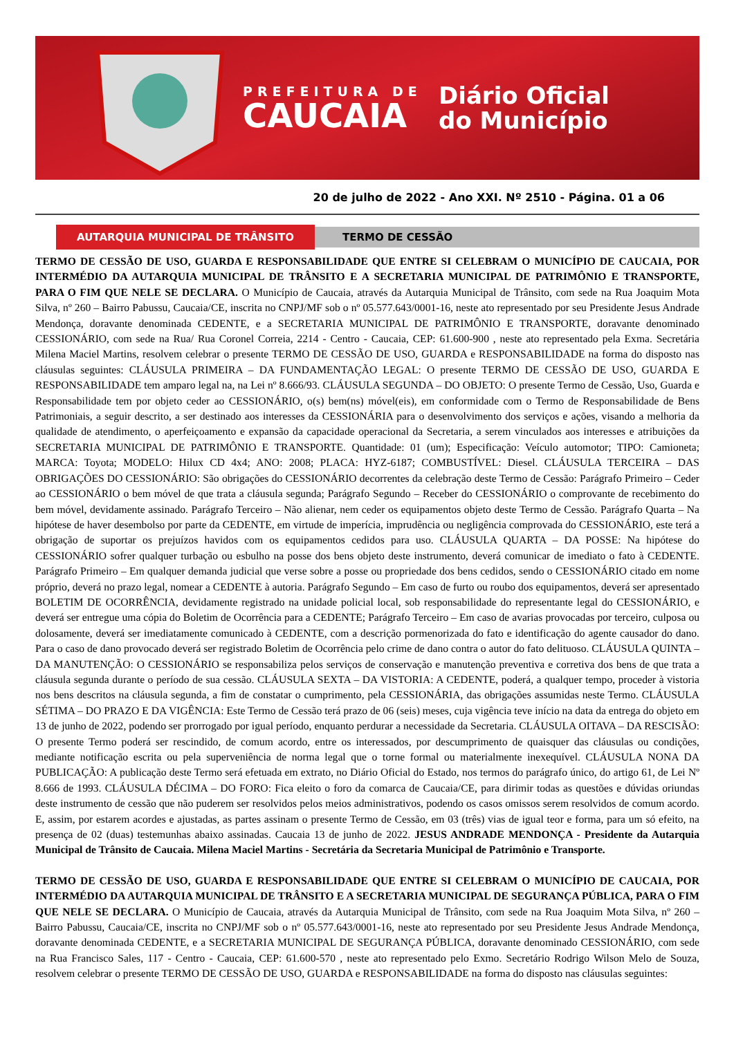PREFEITURA DE
CAUCAIA
Diário Oficial
do Município
20 de julho de 2022 - Ano XXI. Nº 2510 - Página. 01 a 06
AUTARQUIA MUNICIPAL DE TRÂNSITO
TERMO DE CESSÃO
TERMO DE CESSÃO DE USO, GUARDA E RESPONSABILIDADE QUE ENTRE SI CELEBRAM O MUNICÍPIO DE CAUCAIA, POR INTERMÉDIO DA AUTARQUIA MUNICIPAL DE TRÂNSITO E A SECRETARIA MUNICIPAL DE PATRIMÔNIO E TRANSPORTE, PARA O FIM QUE NELE SE DECLARA. O Município de Caucaia, através da Autarquia Municipal de Trânsito, com sede na Rua Joaquim Mota Silva, nº 260 – Bairro Pabussu, Caucaia/CE, inscrita no CNPJ/MF sob o nº 05.577.643/0001-16, neste ato representado por seu Presidente Jesus Andrade Mendonça, doravante denominada CEDENTE, e a SECRETARIA MUNICIPAL DE PATRIMÔNIO E TRANSPORTE, doravante denominado CESSIONÁRIO, com sede na Rua/ Rua Coronel Correia, 2214 - Centro - Caucaia, CEP: 61.600-900 , neste ato representado pela Exma. Secretária Milena Maciel Martins, resolvem celebrar o presente TERMO DE CESSÃO DE USO, GUARDA e RESPONSABILIDADE na forma do disposto nas cláusulas seguintes: CLÁUSULA PRIMEIRA – DA FUNDAMENTAÇÃO LEGAL: O presente TERMO DE CESSÃO DE USO, GUARDA E RESPONSABILIDADE tem amparo legal na, na Lei nº 8.666/93. CLÁUSULA SEGUNDA – DO OBJETO: O presente Termo de Cessão, Uso, Guarda e Responsabilidade tem por objeto ceder ao CESSIONÁRIO, o(s) bem(ns) móvel(eis), em conformidade com o Termo de Responsabilidade de Bens Patrimoniais, a seguir descrito, a ser destinado aos interesses da CESSIONÁRIA para o desenvolvimento dos serviços e ações, visando a melhoria da qualidade de atendimento, o aperfeiçoamento e expansão da capacidade operacional da Secretaria, a serem vinculados aos interesses e atribuições da SECRETARIA MUNICIPAL DE PATRIMÔNIO E TRANSPORTE. Quantidade: 01 (um); Especificação: Veículo automotor; TIPO: Camioneta; MARCA: Toyota; MODELO: Hilux CD 4x4; ANO: 2008; PLACA: HYZ-6187; COMBUSTÍVEL: Diesel. CLÁUSULA TERCEIRA – DAS OBRIGAÇÕES DO CESSIONÁRIO: São obrigações do CESSIONÁRIO decorrentes da celebração deste Termo de Cessão: Parágrafo Primeiro – Ceder ao CESSIONÁRIO o bem móvel de que trata a cláusula segunda; Parágrafo Segundo – Receber do CESSIONÁRIO o comprovante de recebimento do bem móvel, devidamente assinado. Parágrafo Terceiro – Não alienar, nem ceder os equipamentos objeto deste Termo de Cessão. Parágrafo Quarta – Na hipótese de haver desembolso por parte da CEDENTE, em virtude de imperícia, imprudência ou negligência comprovada do CESSIONÁRIO, este terá a obrigação de suportar os prejuízos havidos com os equipamentos cedidos para uso. CLÁUSULA QUARTA – DA POSSE: Na hipótese do CESSIONÁRIO sofrer qualquer turbação ou esbulho na posse dos bens objeto deste instrumento, deverá comunicar de imediato o fato à CEDENTE. Parágrafo Primeiro – Em qualquer demanda judicial que verse sobre a posse ou propriedade dos bens cedidos, sendo o CESSIONÁRIO citado em nome próprio, deverá no prazo legal, nomear a CEDENTE à autoria. Parágrafo Segundo – Em caso de furto ou roubo dos equipamentos, deverá ser apresentado BOLETIM DE OCORRÊNCIA, devidamente registrado na unidade policial local, sob responsabilidade do representante legal do CESSIONÁRIO, e deverá ser entregue uma cópia do Boletim de Ocorrência para a CEDENTE; Parágrafo Terceiro – Em caso de avarias provocadas por terceiro, culposa ou dolosamente, deverá ser imediatamente comunicado à CEDENTE, com a descrição pormenorizada do fato e identificação do agente causador do dano. Para o caso de dano provocado deverá ser registrado Boletim de Ocorrência pelo crime de dano contra o autor do fato delituoso. CLÁUSULA QUINTA – DA MANUTENÇÃO: O CESSIONÁRIO se responsabiliza pelos serviços de conservação e manutenção preventiva e corretiva dos bens de que trata a cláusula segunda durante o período de sua cessão. CLÁUSULA SEXTA – DA VISTORIA: A CEDENTE, poderá, a qualquer tempo, proceder à vistoria nos bens descritos na cláusula segunda, a fim de constatar o cumprimento, pela CESSIONÁRIA, das obrigações assumidas neste Termo. CLÁUSULA SÉTIMA – DO PRAZO E DA VIGÊNCIA: Este Termo de Cessão terá prazo de 06 (seis) meses, cuja vigência teve início na data da entrega do objeto em 13 de junho de 2022, podendo ser prorrogado por igual período, enquanto perdurar a necessidade da Secretaria. CLÁUSULA OITAVA – DA RESCISÃO: O presente Termo poderá ser rescindido, de comum acordo, entre os interessados, por descumprimento de quaisquer das cláusulas ou condições, mediante notificação escrita ou pela superveniência de norma legal que o torne formal ou materialmente inexequível. CLÁUSULA NONA DA PUBLICAÇÃO: A publicação deste Termo será efetuada em extrato, no Diário Oficial do Estado, nos termos do parágrafo único, do artigo 61, de Lei Nº 8.666 de 1993. CLÁUSULA DÉCIMA – DO FORO: Fica eleito o foro da comarca de Caucaia/CE, para dirimir todas as questões e dúvidas oriundas deste instrumento de cessão que não puderem ser resolvidos pelos meios administrativos, podendo os casos omissos serem resolvidos de comum acordo. E, assim, por estarem acordes e ajustadas, as partes assinam o presente Termo de Cessão, em 03 (três) vias de igual teor e forma, para um só efeito, na presença de 02 (duas) testemunhas abaixo assinadas. Caucaia 13 de junho de 2022. JESUS ANDRADE MENDONÇA - Presidente da Autarquia Municipal de Trânsito de Caucaia. Milena Maciel Martins - Secretária da Secretaria Municipal de Patrimônio e Transporte.
TERMO DE CESSÃO DE USO, GUARDA E RESPONSABILIDADE QUE ENTRE SI CELEBRAM O MUNICÍPIO DE CAUCAIA, POR INTERMÉDIO DA AUTARQUIA MUNICIPAL DE TRÂNSITO E A SECRETARIA MUNICIPAL DE SEGURANÇA PÚBLICA, PARA O FIM QUE NELE SE DECLARA. O Município de Caucaia, através da Autarquia Municipal de Trânsito, com sede na Rua Joaquim Mota Silva, nº 260 – Bairro Pabussu, Caucaia/CE, inscrita no CNPJ/MF sob o nº 05.577.643/0001-16, neste ato representado por seu Presidente Jesus Andrade Mendonça, doravante denominada CEDENTE, e a SECRETARIA MUNICIPAL DE SEGURANÇA PÚBLICA, doravante denominado CESSIONÁRIO, com sede na Rua Francisco Sales, 117 - Centro - Caucaia, CEP: 61.600-570 , neste ato representado pelo Exmo. Secretário Rodrigo Wilson Melo de Souza, resolvem celebrar o presente TERMO DE CESSÃO DE USO, GUARDA e RESPONSABILIDADE na forma do disposto nas cláusulas seguintes: